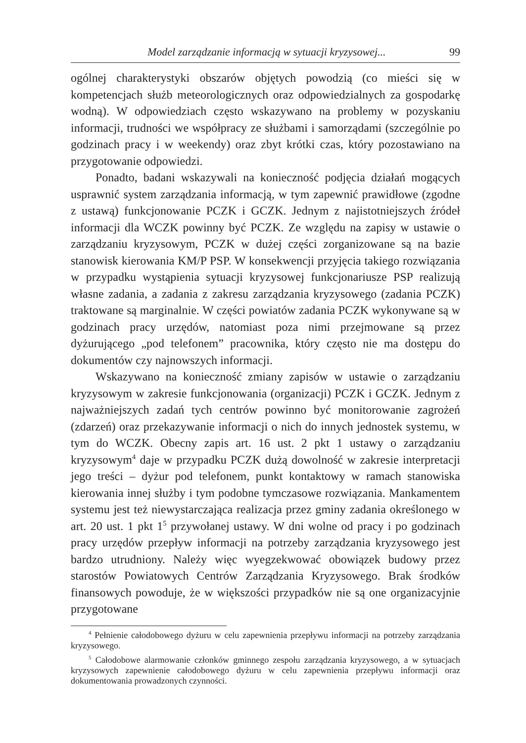Model zarządzanie informacją w sytuacji kryzysowej... 99
ogólnej charakterystyki obszarów objętych powodzią (co mieści się w kompetencjach służb meteorologicznych oraz odpowiedzialnych za gospodarkę wodną). W odpowiedziach często wskazywano na problemy w pozyskaniu informacji, trudności we współpracy ze służbami i samorządami (szczególnie po godzinach pracy i w weekendy) oraz zbyt krótki czas, który pozostawiano na przygotowanie odpowiedzi.
Ponadto, badani wskazywali na konieczność podjęcia działań mogących usprawnić system zarządzania informacją, w tym zapewnić prawidłowe (zgodne z ustawą) funkcjonowanie PCZK i GCZK. Jednym z najistotniejszych źródeł informacji dla WCZK powinny być PCZK. Ze względu na zapisy w ustawie o zarządzaniu kryzysowym, PCZK w dużej części zorganizowane są na bazie stanowisk kierowania KM/P PSP. W konsekwencji przyjęcia takiego rozwiązania w przypadku wystąpienia sytuacji kryzysowej funkcjonariusze PSP realizują własne zadania, a zadania z zakresu zarządzania kryzysowego (zadania PCZK) traktowane są marginalnie. W części powiatów zadania PCZK wykonywane są w godzinach pracy urzędów, natomiast poza nimi przejmowane są przez dyżurującego „pod telefonem” pracownika, który często nie ma dostępu do dokumentów czy najnowszych informacji.
Wskazywano na konieczność zmiany zapisów w ustawie o zarządzaniu kryzysowym w zakresie funkcjonowania (organizacji) PCZK i GCZK. Jednym z najważniejszych zadań tych centrów powinno być monitorowanie zagrożeń (zdarzeń) oraz przekazywanie informacji o nich do innych jednostek systemu, w tym do WCZK. Obecny zapis art. 16 ust. 2 pkt 1 ustawy o zarządzaniu kryzysowym<sup>4</sup> daje w przypadku PCZK dużą dowolność w zakresie interpretacji jego treści – dyżur pod telefonem, punkt kontaktowy w ramach stanowiska kierowania innej służby i tym podobne tymczasowe rozwiązania. Mankamentem systemu jest też niewystarczająca realizacja przez gminy zadania określonego w art. 20 ust. 1 pkt 1<sup>5</sup> przywołanej ustawy. W dni wolne od pracy i po godzinach pracy urzędów przepływ informacji na potrzeby zarządzania kryzysowego jest bardzo utrudniony. Należy więc wyegzekwować obowiązek budowy przez starostów Powiatowych Centrów Zarządzania Kryzysowego. Brak środków finansowych powoduje, że w większości przypadków nie są one organizacyjnie przygotowane
<sup>4</sup> Pełnienie całodobowego dyżuru w celu zapewnienia przepływu informacji na potrzeby zarządzania kryzysowego.
<sup>5</sup> Całodobowe alarmowanie członków gminnego zespołu zarządzania kryzysowego, a w sytuacjach kryzysowych zapewnienie całodobowego dyżuru w celu zapewnienia przepływu informacji oraz dokumentowania prowadzonych czynności.